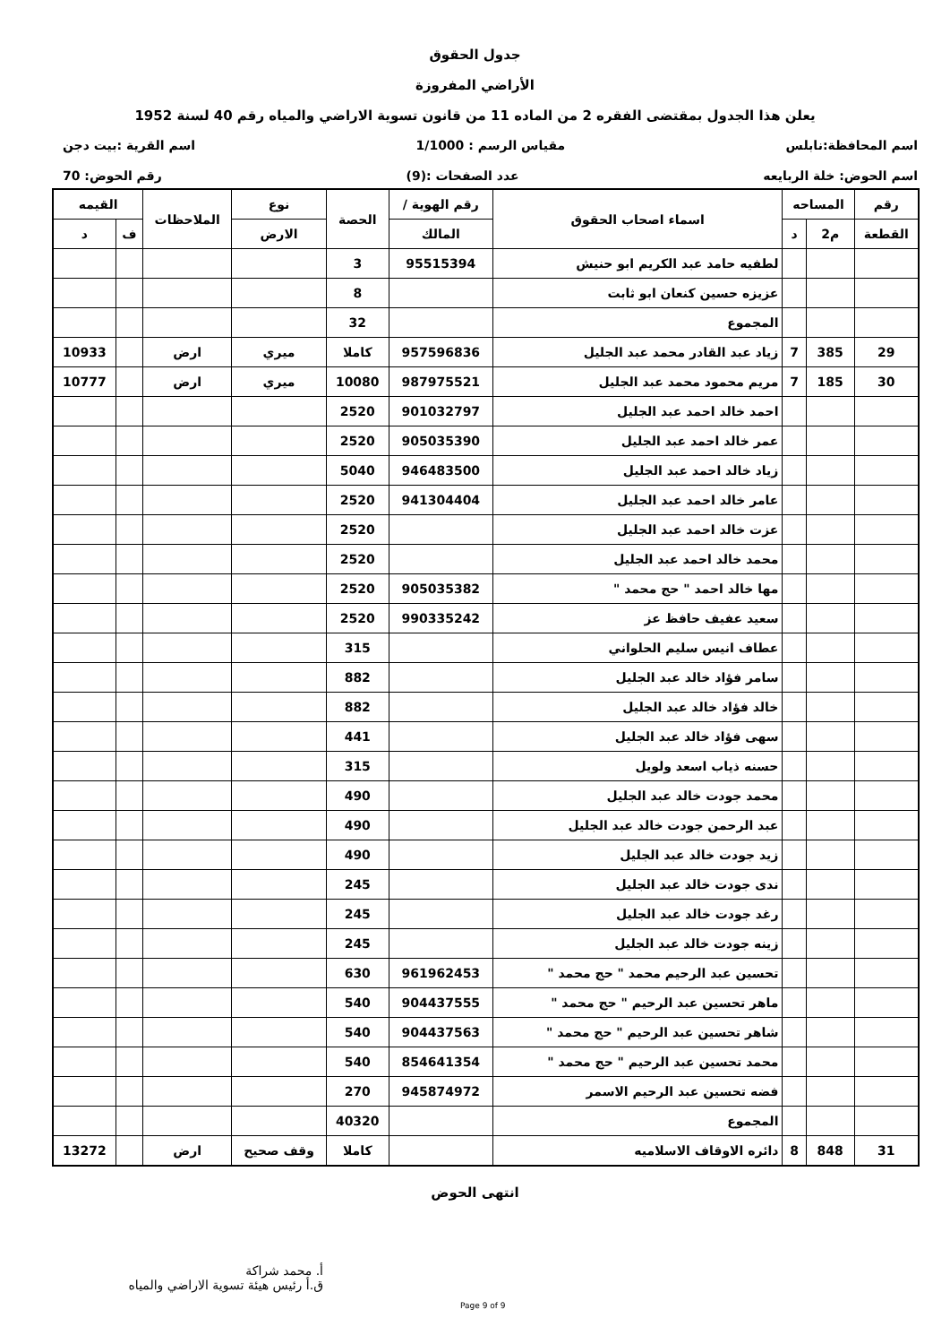جدول الحقوق
الأراضي المفروزة
يعلن هذا الجدول بمقتضى الفقره 2 من الماده 11 من قانون تسوية الاراضي والمياه رقم 40 لسنة 1952
اسم المحافظة:نابلس مقياس الرسم : 1/1000 اسم القرية :بيت دجن
اسم الحوض: خلة الربايعه عدد الصفحات :(9) رقم الحوض: 70
| رقم | المساحه | | اسماء اصحاب الحقوق | رقم الهوية / | الحصة | نوع | الملاحظات | القيمه | |
| --- | --- | --- | --- | --- | --- | --- | --- | --- | --- |
| القطعة | م2 | د | | المالك | | الارض | | ف | د |
| | | | لطفيه حامد عبد الكريم ابو حنيش | 95515394 | 3 | | | | |
| | | | عزيزه حسين كنعان ابو ثابت | | 8 | | | | |
| | | | المجموع | | 32 | | | | |
| 29 | 385 | 7 | زياد عبد القادر محمد عبد الجليل | 957596836 | كاملا | ميري | ارض | | 10933 |
| 30 | 185 | 7 | مريم محمود محمد عبد الجليل | 987975521 | 10080 | ميري | ارض | | 10777 |
| | | | احمد خالد احمد عبد الجليل | 901032797 | 2520 | | | | |
| | | | عمر خالد احمد عبد الجليل | 905035390 | 2520 | | | | |
| | | | زياد خالد احمد عبد الجليل | 946483500 | 5040 | | | | |
| | | | عامر خالد احمد عبد الجليل | 941304404 | 2520 | | | | |
| | | | عزت خالد احمد عبد الجليل | | 2520 | | | | |
| | | | محمد خالد احمد عبد الجليل | | 2520 | | | | |
| | | | مها خالد احمد " حج محمد " | 905035382 | 2520 | | | | |
| | | | سعيد عفيف حافظ عز | 990335242 | 2520 | | | | |
| | | | عطاف انيس سليم الحلواني | | 315 | | | | |
| | | | سامر فؤاد خالد عبد الجليل | | 882 | | | | |
| | | | خالد فؤاد خالد عبد الجليل | | 882 | | | | |
| | | | سهى فؤاد خالد عبد الجليل | | 441 | | | | |
| | | | حسنه ذياب اسعد ولويل | | 315 | | | | |
| | | | محمد جودت خالد عبد الجليل | | 490 | | | | |
| | | | عبد الرحمن جودت خالد عبد الجليل | | 490 | | | | |
| | | | زيد جودت خالد عبد الجليل | | 490 | | | | |
| | | | ندى جودت خالد عبد الجليل | | 245 | | | | |
| | | | رغد جودت خالد عبد الجليل | | 245 | | | | |
| | | | زينه جودت خالد عبد الجليل | | 245 | | | | |
| | | | تحسين عبد الرحيم محمد " حج محمد " | 961962453 | 630 | | | | |
| | | | ماهر تحسين عبد الرحيم " حج محمد " | 904437555 | 540 | | | | |
| | | | شاهر تحسين عبد الرحيم " حج محمد " | 904437563 | 540 | | | | |
| | | | محمد تحسين عبد الرحيم " حج محمد " | 854641354 | 540 | | | | |
| | | | فضه تحسين عبد الرحيم الاسمر | 945874972 | 270 | | | | |
| | | | المجموع | | 40320 | | | | |
| 31 | 848 | 8 | دائره الاوقاف الاسلاميه | | كاملا | وقف صحيح | ارض | | 13272 |
انتهى الحوض
أ. محمد شراكة
ق.أ رئيس هيئة تسوية الاراضي والمياه
Page 9 of 9